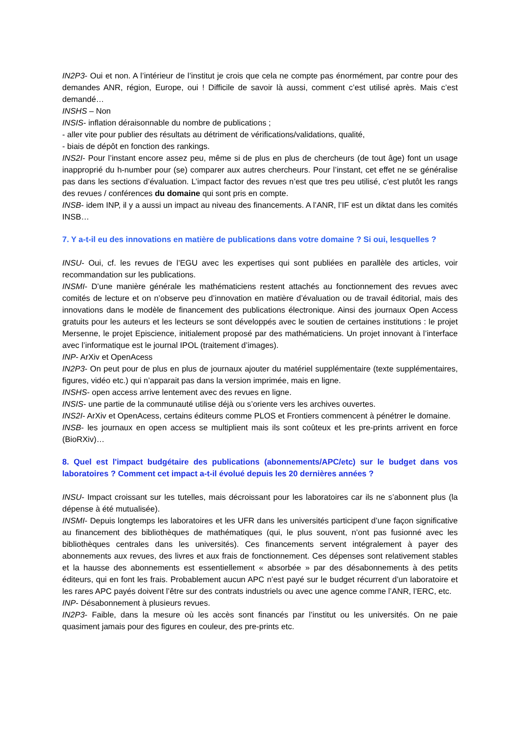IN2P3- Oui et non. A l’intérieur de l’institut je crois que cela ne compte pas énormément, par contre pour des demandes ANR, région, Europe, oui ! Difficile de savoir là aussi, comment c’est utilisé après. Mais c’est demandé…
INSHS – Non
INSIS- inflation déraisonnable du nombre de publications ;
- aller vite pour publier des résultats au détriment de vérifications/validations, qualité,
- biais de dépôt en fonction des rankings.
INS2I- Pour l’instant encore assez peu, même si de plus en plus de chercheurs (de tout âge) font un usage inapproprié du h-number pour (se) comparer aux autres chercheurs. Pour l’instant, cet effet ne se généralise pas dans les sections d’évaluation. L’impact factor des revues n’est que tres peu utilisé, c’est plutôt les rangs des revues / conférences du domaine qui sont pris en compte.
INSB- idem INP, il y a aussi un impact au niveau des financements. A l’ANR, l’IF est un diktat dans les comités INSB…
7. Y a-t-il eu des innovations en matière de publications dans votre domaine ? Si oui, lesquelles ?
INSU- Oui, cf. les revues de l’EGU avec les expertises qui sont publiées en parallèle des articles, voir recommandation sur les publications.
INSMI- D’une manière générale les mathématiciens restent attachés au fonctionnement des revues avec comités de lecture et on n’observe peu d’innovation en matière d’évaluation ou de travail éditorial, mais des innovations dans le modèle de financement des publications électronique. Ainsi des journaux Open Access gratuits pour les auteurs et les lecteurs se sont développés avec le soutien de certaines institutions : le projet Mersenne, le projet Episcience, initialement proposé par des mathématiciens. Un projet innovant à l’interface avec l’informatique est le journal IPOL (traitement d’images).
INP- ArXiv et OpenAcess
IN2P3- On peut pour de plus en plus de journaux ajouter du matériel supplémentaire (texte supplémentaires, figures, vidéo etc.) qui n’apparait pas dans la version imprimée, mais en ligne.
INSHS- open access arrive lentement avec des revues en ligne.
INSIS- une partie de la communauté utilise déjà ou s’oriente vers les archives ouvertes.
INS2I- ArXiv et OpenAcess, certains éditeurs comme PLOS et Frontiers commencent à pénétrer le domaine.
INSB- les journaux en open access se multiplient mais ils sont coûteux et les pre-prints arrivent en force (BioRXiv)…
8. Quel est l'impact budgétaire des publications (abonnements/APC/etc) sur le budget dans vos laboratoires ? Comment cet impact a-t-il évolué depuis les 20 dernières années ?
INSU- Impact croissant sur les tutelles, mais décroissant pour les laboratoires car ils ne s’abonnent plus (la dépense à été mutualisée).
INSMI- Depuis longtemps les laboratoires et les UFR dans les universités participent d’une façon significative au financement des bibliothèques de mathématiques (qui, le plus souvent, n’ont pas fusionné avec les bibliothèques centrales dans les universités). Ces financements servent intégralement à payer des abonnements aux revues, des livres et aux frais de fonctionnement. Ces dépenses sont relativement stables et la hausse des abonnements est essentiellement « absorbée » par des désabonnements à des petits éditeurs, qui en font les frais. Probablement aucun APC n’est payé sur le budget récurrent d’un laboratoire et les rares APC payés doivent l’être sur des contrats industriels ou avec une agence comme l’ANR, l’ERC, etc.
INP- Désabonnement à plusieurs revues.
IN2P3- Faible, dans la mesure où les accès sont financés par l’institut ou les universités. On ne paie quasiment jamais pour des figures en couleur, des pre-prints etc.